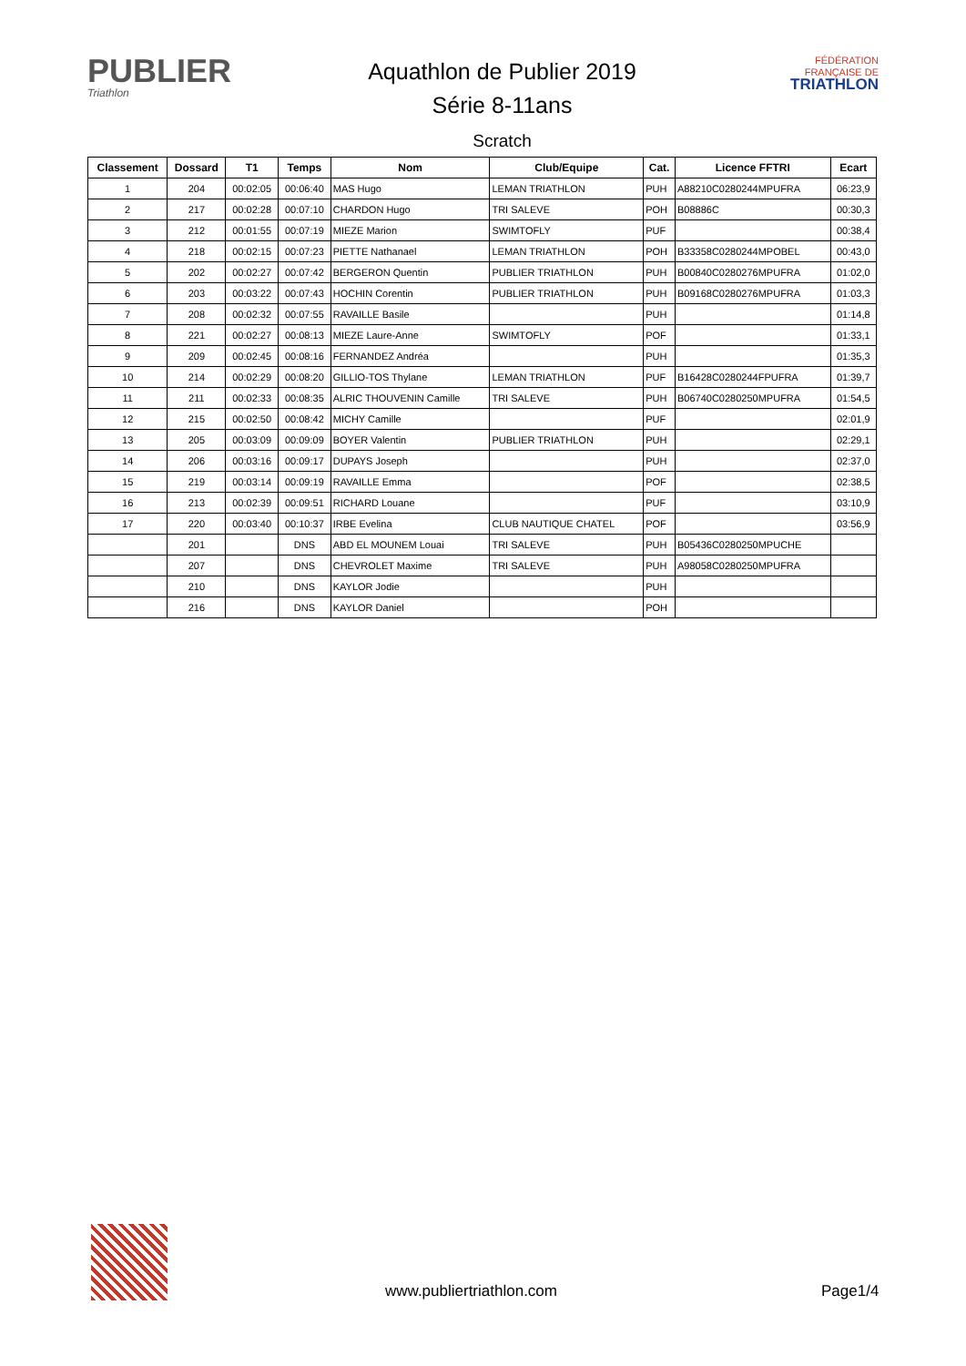PUBLIER
Triathlon
Aquathlon de Publier 2019
Série 8-11ans
Scratch
FÉDÉRATION
FRANÇAISE DE
TRIATHLON
| Classement | Dossard | T1 | Temps | Nom | Club/Equipe | Cat. | Licence FFTRI | Ecart |
| --- | --- | --- | --- | --- | --- | --- | --- | --- |
| 1 | 204 | 00:02:05 | 00:06:40 | MAS Hugo | LEMAN TRIATHLON | PUH | A88210C0280244MPUFRA | 06:23,9 |
| 2 | 217 | 00:02:28 | 00:07:10 | CHARDON Hugo | TRI SALEVE | POH | B08886C | 00:30,3 |
| 3 | 212 | 00:01:55 | 00:07:19 | MIEZE Marion | SWIMTOFLY | PUF | | 00:38,4 |
| 4 | 218 | 00:02:15 | 00:07:23 | PIETTE Nathanael | LEMAN TRIATHLON | POH | B33358C0280244MPOBEL | 00:43,0 |
| 5 | 202 | 00:02:27 | 00:07:42 | BERGERON Quentin | PUBLIER TRIATHLON | PUH | B00840C0280276MPUFRA | 01:02,0 |
| 6 | 203 | 00:03:22 | 00:07:43 | HOCHIN Corentin | PUBLIER TRIATHLON | PUH | B09168C0280276MPUFRA | 01:03,3 |
| 7 | 208 | 00:02:32 | 00:07:55 | RAVAILLE Basile | | PUH | | 01:14,8 |
| 8 | 221 | 00:02:27 | 00:08:13 | MIEZE Laure-Anne | SWIMTOFLY | POF | | 01:33,1 |
| 9 | 209 | 00:02:45 | 00:08:16 | FERNANDEZ Andréa | | PUH | | 01:35,3 |
| 10 | 214 | 00:02:29 | 00:08:20 | GILLIO-TOS Thylane | LEMAN TRIATHLON | PUF | B16428C0280244FPUFRA | 01:39,7 |
| 11 | 211 | 00:02:33 | 00:08:35 | ALRIC THOUVENIN Camille | TRI SALEVE | PUH | B06740C0280250MPUFRA | 01:54,5 |
| 12 | 215 | 00:02:50 | 00:08:42 | MICHY Camille | | PUF | | 02:01,9 |
| 13 | 205 | 00:03:09 | 00:09:09 | BOYER Valentin | PUBLIER TRIATHLON | PUH | | 02:29,1 |
| 14 | 206 | 00:03:16 | 00:09:17 | DUPAYS Joseph | | PUH | | 02:37,0 |
| 15 | 219 | 00:03:14 | 00:09:19 | RAVAILLE Emma | | POF | | 02:38,5 |
| 16 | 213 | 00:02:39 | 00:09:51 | RICHARD Louane | | PUF | | 03:10,9 |
| 17 | 220 | 00:03:40 | 00:10:37 | IRBE Evelina | CLUB NAUTIQUE CHATEL | POF | | 03:56,9 |
| | 201 | | DNS | ABD EL MOUNEM Louai | TRI SALEVE | PUH | B05436C0280250MPUCHE | |
| | 207 | | DNS | CHEVROLET Maxime | TRI SALEVE | PUH | A98058C0280250MPUFRA | |
| | 210 | | DNS | KAYLOR Jodie | | PUH | | |
| | 216 | | DNS | KAYLOR Daniel | | POH | | |
www.publiertriathlon.com Page1/4